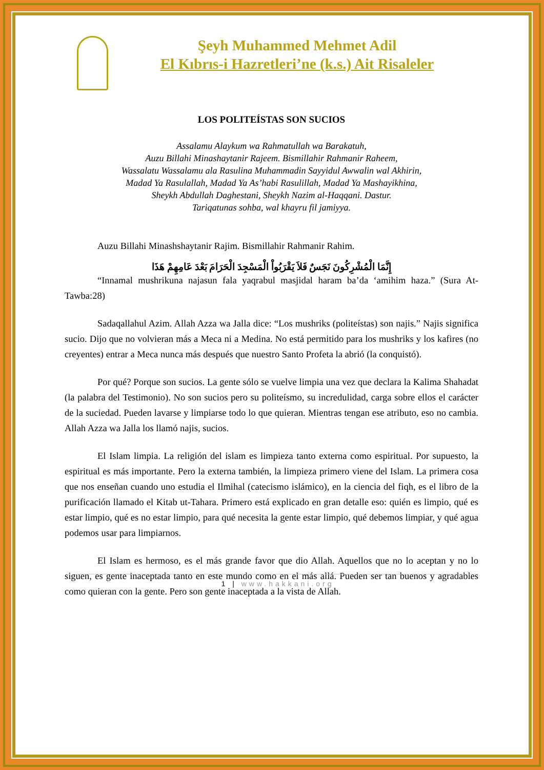Şeyh Muhammed Mehmet Adil
El Kıbrıs-i Hazretleri’ne (k.s.) Ait Risaleler
LOS POLITEÍSTAS SON SUCIOS
Assalamu Alaykum wa Rahmatullah wa Barakatuh,
Auzu Billahi Minashaytanir Rajeem. Bismillahir Rahmanir Raheem,
Wassalatu Wassalamu ala Rasulina Muhammadin Sayyidul Awwalin wal Akhirin,
Madad Ya Rasulallah, Madad Ya As’habi Rasulillah, Madad Ya Mashayikhina,
Sheykh Abdullah Daghestani, Sheykh Nazim al-Haqqani. Dastur.
Tariqatunas sohba, wal khayru fil jamiyya.
Auzu Billahi Minashshaytanir Rajim. Bismillahir Rahmanir Rahim.
إِنَّمَا الْمُشْرِكُونَ نَجَسٌ فَلاَ يَقْرَبُواْ الْمَسْجِدَ الْحَرَامَ بَعْدَ عَامِهِمْ هَذَا
“Innamal mushrikuna najasun fala yaqrabul masjidal haram ba’da ‘amihim haza.” (Sura At-Tawba:28)
Sadaqallahul Azim. Allah Azza wa Jalla dice: “Los mushriks (politeístas) son najis.” Najis significa sucio. Dijo que no volvieran más a Meca ni a Medina. No está permitido para los mushriks y los kafires (no creyentes) entrar a Meca nunca más después que nuestro Santo Profeta la abrió (la conquistó).
Por qué? Porque son sucios. La gente sólo se vuelve limpia una vez que declara la Kalima Shahadat (la palabra del Testimonio). No son sucios pero su politeísmo, su incredulidad, carga sobre ellos el carácter de la suciedad. Pueden lavarse y limpiarse todo lo que quieran. Mientras tengan ese atributo, eso no cambia. Allah Azza wa Jalla los llamó najis, sucios.
El Islam limpia. La religión del islam es limpieza tanto externa como espiritual. Por supuesto, la espiritual es más importante. Pero la externa también, la limpieza primero viene del Islam. La primera cosa que nos enseñan cuando uno estudia el Ilmihal (catecismo islámico), en la ciencia del fiqh, es el libro de la purificación llamado el Kitab ut-Tahara. Primero está explicado en gran detalle eso: quién es limpio, qué es estar limpio, qué es no estar limpio, para qué necesita la gente estar limpio, qué debemos limpiar, y qué agua podemos usar para limpiarnos.
El Islam es hermoso, es el más grande favor que dio Allah. Aquellos que no lo aceptan y no lo siguen, es gente inaceptada tanto en este mundo como en el más allá. Pueden ser tan buenos y agradables como quieran con la gente. Pero son gente inaceptada a la vista de Allah.
1 | www.hakkani.org